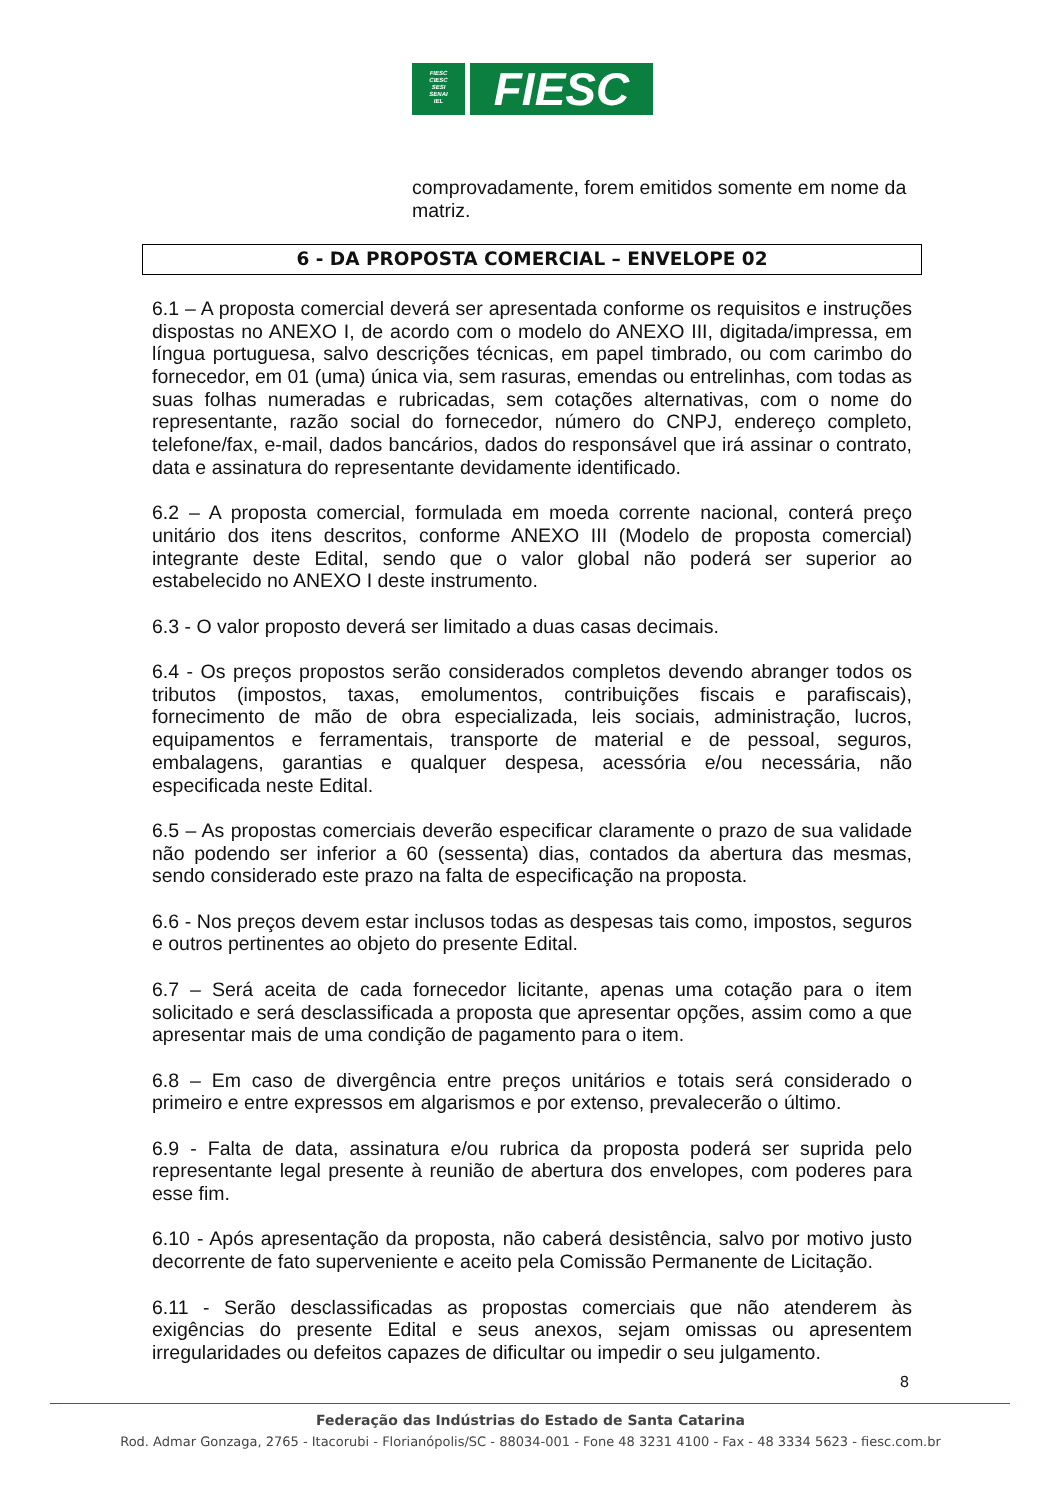FIESC
CIESC
SESI
SENAI
IEL
FIESC
comprovadamente, forem emitidos somente em nome da matriz.
6 - DA PROPOSTA COMERCIAL – ENVELOPE 02
6.1 – A proposta comercial deverá ser apresentada conforme os requisitos e instruções dispostas no ANEXO I, de acordo com o modelo do ANEXO III, digitada/impressa, em língua portuguesa, salvo descrições técnicas, em papel timbrado, ou com carimbo do fornecedor, em 01 (uma) única via, sem rasuras, emendas ou entrelinhas, com todas as suas folhas numeradas e rubricadas, sem cotações alternativas, com o nome do representante, razão social do fornecedor, número do CNPJ, endereço completo, telefone/fax, e-mail, dados bancários, dados do responsável que irá assinar o contrato, data e assinatura do representante devidamente identificado.
6.2 – A proposta comercial, formulada em moeda corrente nacional, conterá preço unitário dos itens descritos, conforme ANEXO III (Modelo de proposta comercial) integrante deste Edital, sendo que o valor global não poderá ser superior ao estabelecido no ANEXO I deste instrumento.
6.3 - O valor proposto deverá ser limitado a duas casas decimais.
6.4 - Os preços propostos serão considerados completos devendo abranger todos os tributos (impostos, taxas, emolumentos, contribuições fiscais e parafiscais), fornecimento de mão de obra especializada, leis sociais, administração, lucros, equipamentos e ferramentais, transporte de material e de pessoal, seguros, embalagens, garantias e qualquer despesa, acessória e/ou necessária, não especificada neste Edital.
6.5 – As propostas comerciais deverão especificar claramente o prazo de sua validade não podendo ser inferior a 60 (sessenta) dias, contados da abertura das mesmas, sendo considerado este prazo na falta de especificação na proposta.
6.6 - Nos preços devem estar inclusos todas as despesas tais como, impostos, seguros e outros pertinentes ao objeto do presente Edital.
6.7 – Será aceita de cada fornecedor licitante, apenas uma cotação para o item solicitado e será desclassificada a proposta que apresentar opções, assim como a que apresentar mais de uma condição de pagamento para o item.
6.8 – Em caso de divergência entre preços unitários e totais será considerado o primeiro e entre expressos em algarismos e por extenso, prevalecerão o último.
6.9 - Falta de data, assinatura e/ou rubrica da proposta poderá ser suprida pelo representante legal presente à reunião de abertura dos envelopes, com poderes para esse fim.
6.10 - Após apresentação da proposta, não caberá desistência, salvo por motivo justo decorrente de fato superveniente e aceito pela Comissão Permanente de Licitação.
6.11 - Serão desclassificadas as propostas comerciais que não atenderem às exigências do presente Edital e seus anexos, sejam omissas ou apresentem irregularidades ou defeitos capazes de dificultar ou impedir o seu julgamento.
8
Federação das Indústrias do Estado de Santa Catarina
Rod. Admar Gonzaga, 2765 - Itacorubi - Florianópolis/SC - 88034-001 - Fone 48 3231 4100 - Fax - 48 3334 5623 - fiesc.com.br